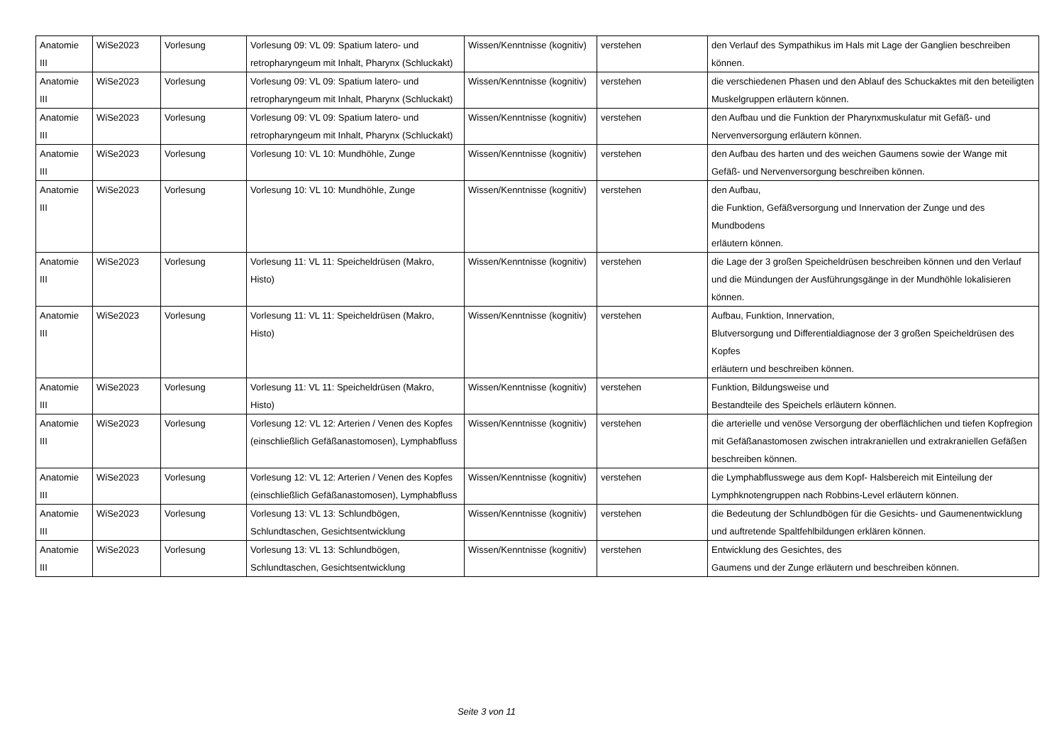| Anatomie III | WiSe2023 | Vorlesung | Vorlesung 09: VL 09: Spatium latero- und retropharyngeum mit Inhalt, Pharynx (Schluckakt) | Wissen/Kenntnisse (kognitiv) | verstehen | den Verlauf des Sympathikus im Hals mit Lage der Ganglien beschreiben können. |
| Anatomie III | WiSe2023 | Vorlesung | Vorlesung 09: VL 09: Spatium latero- und retropharyngeum mit Inhalt, Pharynx (Schluckakt) | Wissen/Kenntnisse (kognitiv) | verstehen | die verschiedenen Phasen und den Ablauf des Schuckaktes mit den beteiligten Muskelgruppen erläutern können. |
| Anatomie III | WiSe2023 | Vorlesung | Vorlesung 09: VL 09: Spatium latero- und retropharyngeum mit Inhalt, Pharynx (Schluckakt) | Wissen/Kenntnisse (kognitiv) | verstehen | den Aufbau und die Funktion der Pharynxmuskulatur mit Gefäß- und Nervenversorgung erläutern können. |
| Anatomie III | WiSe2023 | Vorlesung | Vorlesung 10: VL 10: Mundhöhle, Zunge | Wissen/Kenntnisse (kognitiv) | verstehen | den Aufbau des harten und des weichen Gaumens sowie der Wange mit Gefäß- und Nervenversorgung beschreiben können. |
| Anatomie III | WiSe2023 | Vorlesung | Vorlesung 10: VL 10: Mundhöhle, Zunge | Wissen/Kenntnisse (kognitiv) | verstehen | den Aufbau, die Funktion, Gefäßversorgung und Innervation der Zunge und des Mundbodens erläutern können. |
| Anatomie III | WiSe2023 | Vorlesung | Vorlesung 11: VL 11: Speicheldrüsen (Makro, Histo) | Wissen/Kenntnisse (kognitiv) | verstehen | die Lage der 3 großen Speicheldrüsen beschreiben können und den Verlauf und die Mündungen der Ausführungsgänge in der Mundhöhle lokalisieren können. |
| Anatomie III | WiSe2023 | Vorlesung | Vorlesung 11: VL 11: Speicheldrüsen (Makro, Histo) | Wissen/Kenntnisse (kognitiv) | verstehen | Aufbau, Funktion, Innervation, Blutversorgung und Differentialdiagnose der 3 großen Speicheldrüsen des Kopfes erläutern und beschreiben können. |
| Anatomie III | WiSe2023 | Vorlesung | Vorlesung 11: VL 11: Speicheldrüsen (Makro, Histo) | Wissen/Kenntnisse (kognitiv) | verstehen | Funktion, Bildungsweise und Bestandteile des Speichels erläutern können. |
| Anatomie III | WiSe2023 | Vorlesung | Vorlesung 12: VL 12: Arterien / Venen des Kopfes (einschließlich Gefäßanastomosen), Lymphabfluss | Wissen/Kenntnisse (kognitiv) | verstehen | die arterielle und venöse Versorgung der oberflächlichen und tiefen Kopfregion mit Gefäßanastomosen zwischen intrakraniellen und extrakraniellen Gefäßen beschreiben können. |
| Anatomie III | WiSe2023 | Vorlesung | Vorlesung 12: VL 12: Arterien / Venen des Kopfes (einschließlich Gefäßanastomosen), Lymphabfluss | Wissen/Kenntnisse (kognitiv) | verstehen | die Lymphabflusswege aus dem Kopf- Halsbereich mit Einteilung der Lymphknotengruppen nach Robbins-Level erläutern können. |
| Anatomie III | WiSe2023 | Vorlesung | Vorlesung 13: VL 13: Schlundbögen, Schlundtaschen, Gesichtsentwicklung | Wissen/Kenntnisse (kognitiv) | verstehen | die Bedeutung der Schlundbögen für die Gesichts- und Gaumenentwicklung und auftretende Spaltfehlbildungen erklären können. |
| Anatomie III | WiSe2023 | Vorlesung | Vorlesung 13: VL 13: Schlundbögen, Schlundtaschen, Gesichtsentwicklung | Wissen/Kenntnisse (kognitiv) | verstehen | Entwicklung des Gesichtes, des Gaumens und der Zunge erläutern und beschreiben können. |
Seite 3 von 11